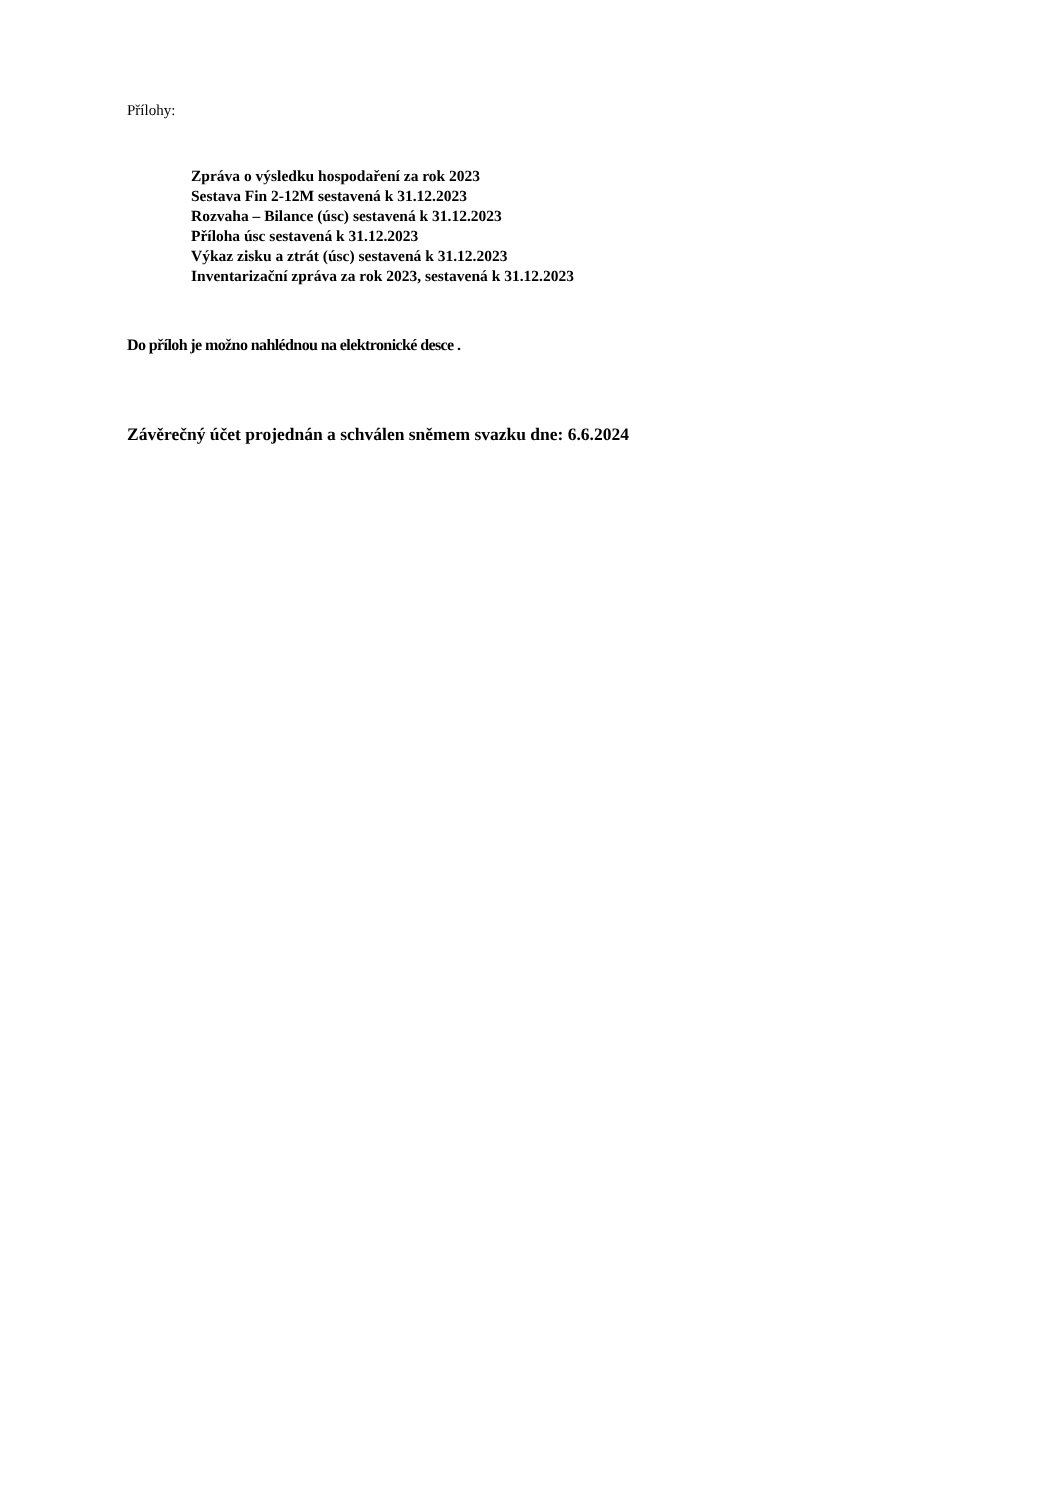Přílohy:
Zpráva o výsledku hospodaření za rok 2023
Sestava Fin 2-12M sestavená k 31.12.2023
Rozvaha – Bilance (úsc) sestavená k 31.12.2023
Příloha úsc sestavená k 31.12.2023
Výkaz zisku a ztrát (úsc) sestavená k 31.12.2023
Inventarizační zpráva za rok 2023, sestavená k 31.12.2023
Do příloh je možno nahlédnou na elektronické desce .
Závěrečný účet projednán a schválen sněmem svazku dne: 6.6.2024